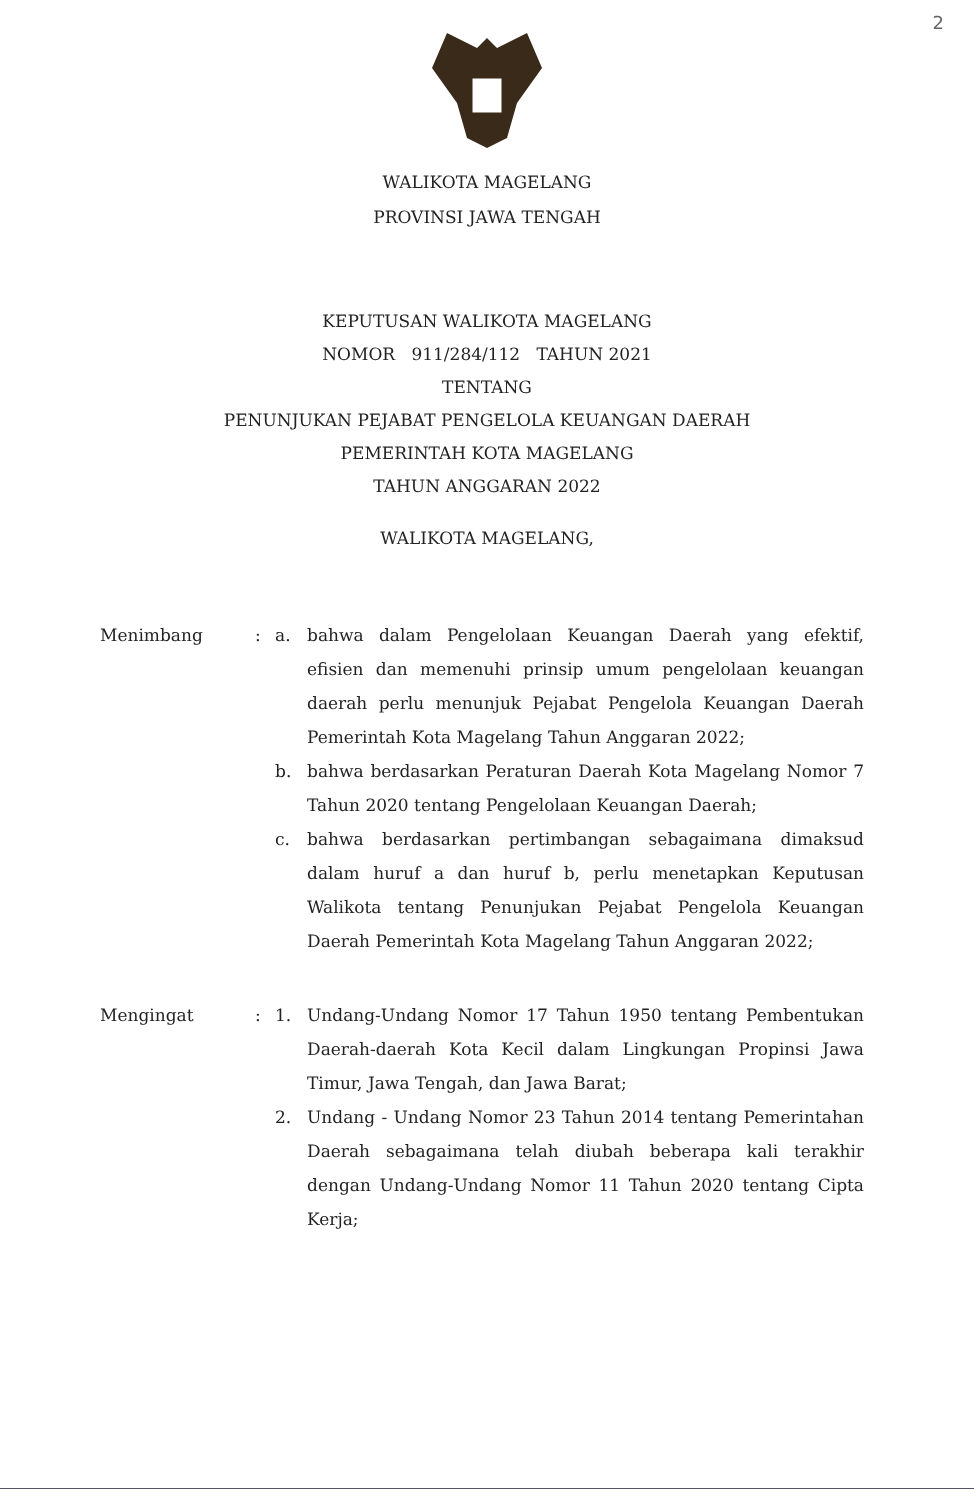2
WALIKOTA MAGELANG
PROVINSI JAWA TENGAH
KEPUTUSAN WALIKOTA MAGELANG
NOMOR 911/284/112 TAHUN 2021
TENTANG
PENUNJUKAN PEJABAT PENGELOLA KEUANGAN DAERAH
PEMERINTAH KOTA MAGELANG
TAHUN ANGGARAN 2022
WALIKOTA MAGELANG,
Menimbang : a. bahwa dalam Pengelolaan Keuangan Daerah yang efektif, efisien dan memenuhi prinsip umum pengelolaan keuangan daerah perlu menunjuk Pejabat Pengelola Keuangan Daerah Pemerintah Kota Magelang Tahun Anggaran 2022;
b. bahwa berdasarkan Peraturan Daerah Kota Magelang Nomor 7 Tahun 2020 tentang Pengelolaan Keuangan Daerah;
c. bahwa berdasarkan pertimbangan sebagaimana dimaksud dalam huruf a dan huruf b, perlu menetapkan Keputusan Walikota tentang Penunjukan Pejabat Pengelola Keuangan Daerah Pemerintah Kota Magelang Tahun Anggaran 2022;
Mengingat : 1. Undang-Undang Nomor 17 Tahun 1950 tentang Pembentukan Daerah-daerah Kota Kecil dalam Lingkungan Propinsi Jawa Timur, Jawa Tengah, dan Jawa Barat;
2. Undang - Undang Nomor 23 Tahun 2014 tentang Pemerintahan Daerah sebagaimana telah diubah beberapa kali terakhir dengan Undang-Undang Nomor 11 Tahun 2020 tentang Cipta Kerja;